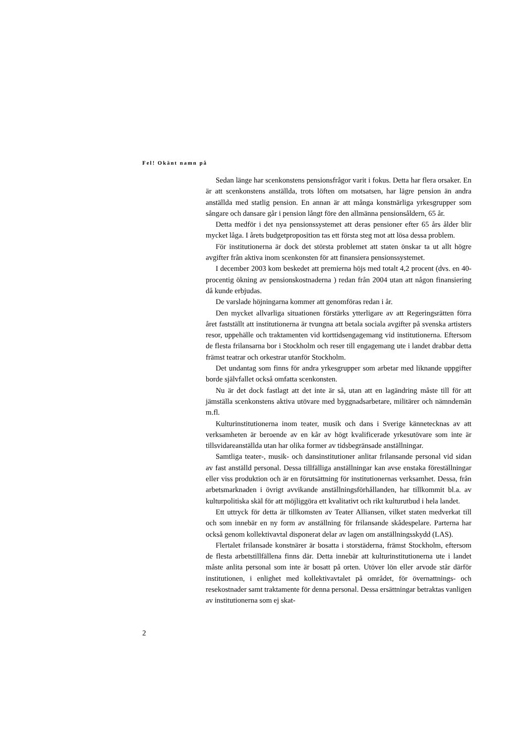Fel! Okänt namn på
Sedan länge har scenkonstens pensionsfrågor varit i fokus. Detta har flera orsaker. En är att scenkonstens anställda, trots löften om motsatsen, har lägre pension än andra anställda med statlig pension. En annan är att många konstnärliga yrkesgrupper som sångare och dansare går i pension långt före den allmänna pensionsåldern, 65 år.
Detta medför i det nya pensionssystemet att deras pensioner efter 65 års ålder blir mycket låga. I årets budgetproposition tas ett första steg mot att lösa dessa problem.
För institutionerna är dock det största problemet att staten önskar ta ut allt högre avgifter från aktiva inom scenkonsten för att finansiera pensionssystemet.
I december 2003 kom beskedet att premierna höjs med totalt 4,2 procent (dvs. en 40-procentig ökning av pensionskostnaderna ) redan från 2004 utan att någon finansiering då kunde erbjudas.
De varslade höjningarna kommer att genomföras redan i år.
Den mycket allvarliga situationen förstärks ytterligare av att Regeringsrätten förra året fastställt att institutionerna är tvungna att betala sociala avgifter på svenska artisters resor, uppehälle och traktamenten vid korttidsengagemang vid institutionerna. Eftersom de flesta frilansarna bor i Stockholm och reser till engagemang ute i landet drabbar detta främst teatrar och orkestrar utanför Stockholm.
Det undantag som finns för andra yrkesgrupper som arbetar med liknande uppgifter borde självfallet också omfatta scenkonsten.
Nu är det dock fastlagt att det inte är så, utan att en lagändring måste till för att jämställa scenkonstens aktiva utövare med byggnadsarbetare, militärer och nämndemän m.fl.
Kulturinstitutionerna inom teater, musik och dans i Sverige kännetecknas av att verksamheten är beroende av en kår av högt kvalificerade yrkesutövare som inte är tillsvidareanställda utan har olika former av tidsbegränsade anställningar.
Samtliga teater-, musik- och dansinstitutioner anlitar frilansande personal vid sidan av fast anställd personal. Dessa tillfälliga anställningar kan avse enstaka föreställningar eller viss produktion och är en förutsättning för institutionernas verksamhet. Dessa, från arbetsmarknaden i övrigt avvikande anställningsförhållanden, har tillkommit bl.a. av kulturpolitiska skäl för att möjliggöra ett kvalitativt och rikt kulturutbud i hela landet.
Ett uttryck för detta är tillkomsten av Teater Alliansen, vilket staten medverkat till och som innebär en ny form av anställning för frilansande skådespelare. Parterna har också genom kollektivavtal disponerat delar av lagen om anställningsskydd (LAS).
Flertalet frilansade konstnärer är bosatta i storstäderna, främst Stockholm, eftersom de flesta arbetstillfällena finns där. Detta innebär att kulturinstitutionerna ute i landet måste anlita personal som inte är bosatt på orten. Utöver lön eller arvode står därför institutionen, i enlighet med kollektivavtalet på området, för övernattnings- och resekostnader samt traktamente för denna personal. Dessa ersättningar betraktas vanligen av institutionerna som ej skat-
2